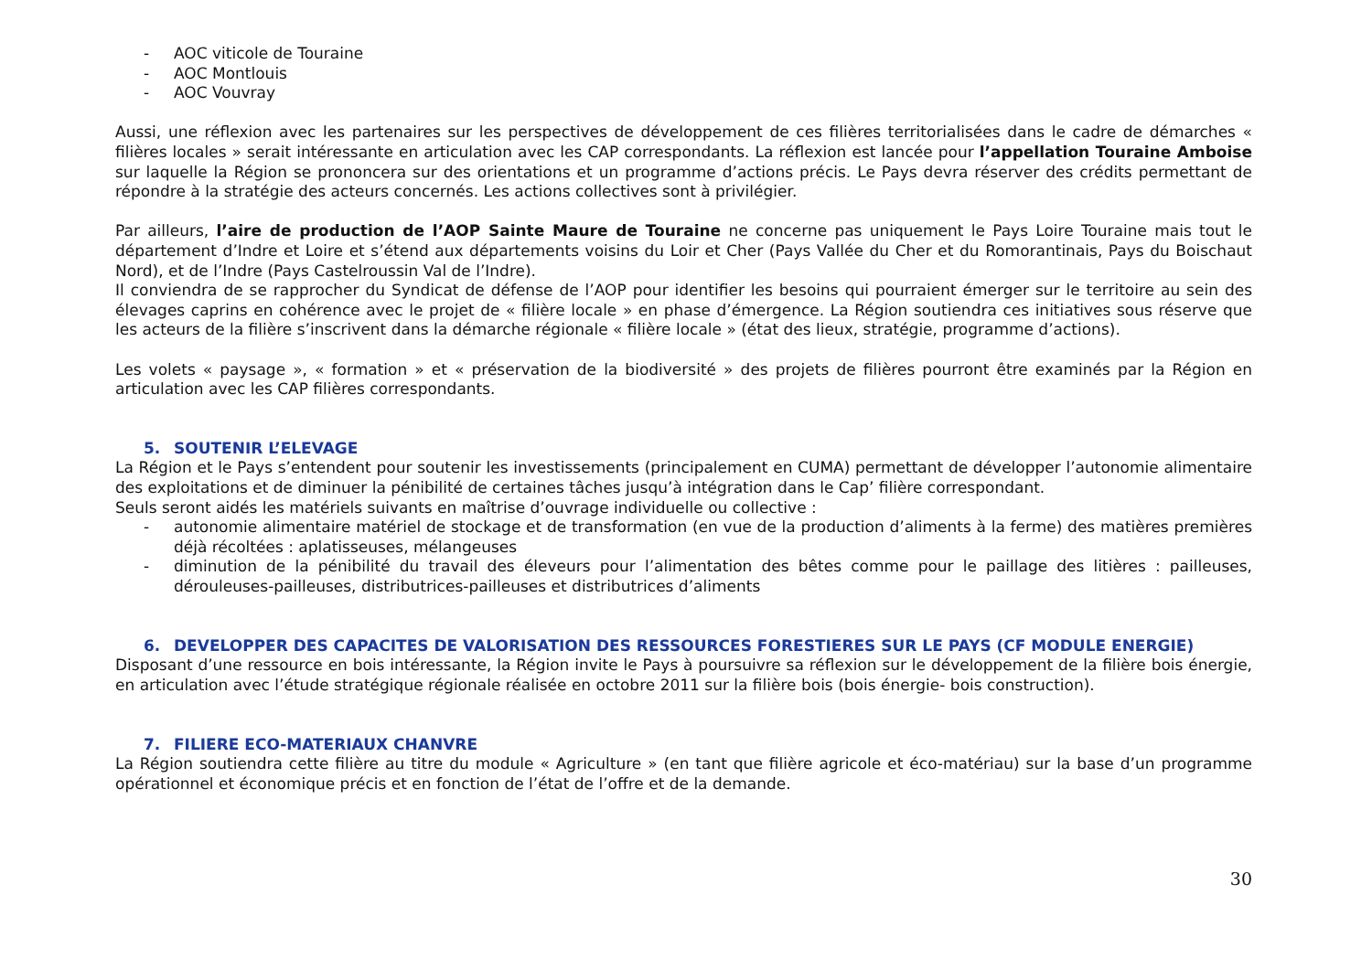- AOC viticole de Touraine
- AOC Montlouis
- AOC Vouvray
Aussi, une réflexion avec les partenaires sur les perspectives de développement de ces filières territorialisées dans le cadre de démarches « filières locales » serait intéressante en articulation avec les CAP correspondants. La réflexion est lancée pour l’appellation Touraine Amboise sur laquelle la Région se prononcera sur des orientations et un programme d’actions précis. Le Pays devra réserver des crédits permettant de répondre à la stratégie des acteurs concernés. Les actions collectives sont à privilégier.
Par ailleurs, l’aire de production de l’AOP Sainte Maure de Touraine ne concerne pas uniquement le Pays Loire Touraine mais tout le département d’Indre et Loire et s’étend aux départements voisins du Loir et Cher (Pays Vallée du Cher et du Romorantinais, Pays du Boischaut Nord), et de l’Indre (Pays Castelroussin Val de l’Indre).
Il conviendra de se rapprocher du Syndicat de défense de l’AOP pour identifier les besoins qui pourraient émerger sur le territoire au sein des élevages caprins en cohérence avec le projet de « filière locale » en phase d’émergence. La Région soutiendra ces initiatives sous réserve que les acteurs de la filière s’inscrivent dans la démarche régionale « filière locale » (état des lieux, stratégie, programme d’actions).
Les volets « paysage », « formation » et « préservation de la biodiversité » des projets de filières pourront être examinés par la Région en articulation avec les CAP filières correspondants.
5. SOUTENIR L’ELEVAGE
La Région et le Pays s’entendent pour soutenir les investissements (principalement en CUMA) permettant de développer l’autonomie alimentaire des exploitations et de diminuer la pénibilité de certaines tâches jusqu’à intégration dans le Cap’ filière correspondant.
Seuls seront aidés les matériels suivants en maîtrise d’ouvrage individuelle ou collective :
- autonomie alimentaire matériel de stockage et de transformation (en vue de la production d’aliments à la ferme) des matières premières déjà récoltées : aplatisseuses, mélangeuses
- diminution de la pénibilité du travail des éleveurs pour l’alimentation des bêtes comme pour le paillage des litières : pailleuses, dérouleuses-pailleuses, distributrices-pailleuses et distributrices d’aliments
6. DEVELOPPER DES CAPACITES DE VALORISATION DES RESSOURCES FORESTIERES SUR LE PAYS (CF MODULE ENERGIE)
Disposant d’une ressource en bois intéressante, la Région invite le Pays à poursuivre sa réflexion sur le développement de la filière bois énergie, en articulation avec l’étude stratégique régionale réalisée en octobre 2011 sur la filière bois (bois énergie- bois construction).
7. FILIERE ECO-MATERIAUX CHANVRE
La Région soutiendra cette filière au titre du module « Agriculture » (en tant que filière agricole et éco-matériau) sur la base d’un programme opérationnel et économique précis et en fonction de l’état de l’offre et de la demande.
30